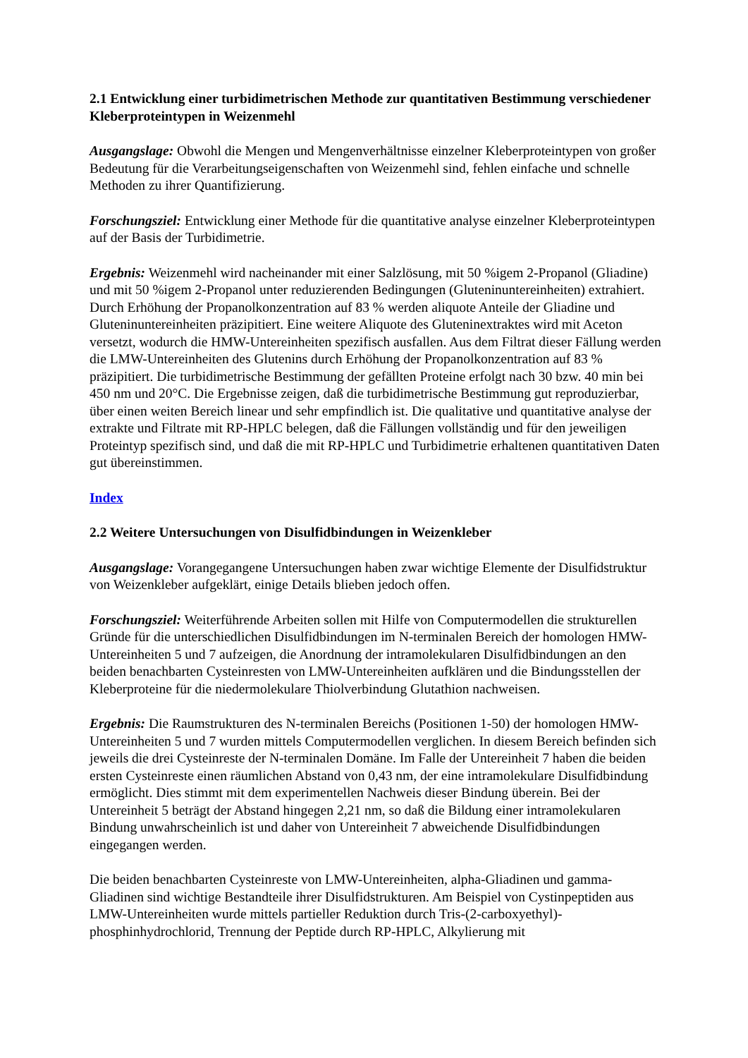2.1 Entwicklung einer turbidimetrischen Methode zur quantitativen Bestimmung verschiedener Kleberproteintypen in Weizenmehl
Ausgangslage: Obwohl die Mengen und Mengenverhältnisse einzelner Kleberproteintypen von großer Bedeutung für die Verarbeitungseigenschaften von Weizenmehl sind, fehlen einfache und schnelle Methoden zu ihrer Quantifizierung.
Forschungsziel: Entwicklung einer Methode für die quantitative analyse einzelner Kleberproteintypen auf der Basis der Turbidimetrie.
Ergebnis: Weizenmehl wird nacheinander mit einer Salzlösung, mit 50 %igem 2-Propanol (Gliadine) und mit 50 %igem 2-Propanol unter reduzierenden Bedingungen (Gluteninuntereinheiten) extrahiert. Durch Erhöhung der Propanolkonzentration auf 83 % werden aliquote Anteile der Gliadine und Gluteninuntereinheiten präzipitiert. Eine weitere Aliquote des Gluteninextraktes wird mit Aceton versetzt, wodurch die HMW-Untereinheiten spezifisch ausfallen. Aus dem Filtrat dieser Fällung werden die LMW-Untereinheiten des Glutenins durch Erhöhung der Propanolkonzentration auf 83 % präzipitiert. Die turbidimetrische Bestimmung der gefällten Proteine erfolgt nach 30 bzw. 40 min bei 450 nm und 20°C. Die Ergebnisse zeigen, daß die turbidimetrische Bestimmung gut reproduzierbar, über einen weiten Bereich linear und sehr empfindlich ist. Die qualitative und quantitative analyse der extrakte und Filtrate mit RP-HPLC belegen, daß die Fällungen vollständig und für den jeweiligen Proteintyp spezifisch sind, und daß die mit RP-HPLC und Turbidimetrie erhaltenen quantitativen Daten gut übereinstimmen.
Index
2.2 Weitere Untersuchungen von Disulfidbindungen in Weizenkleber
Ausgangslage: Vorangegangene Untersuchungen haben zwar wichtige Elemente der Disulfidstruktur von Weizenkleber aufgeklärt, einige Details blieben jedoch offen.
Forschungsziel: Weiterführende Arbeiten sollen mit Hilfe von Computermodellen die strukturellen Gründe für die unterschiedlichen Disulfidbindungen im N-terminalen Bereich der homologen HMW-Untereinheiten 5 und 7 aufzeigen, die Anordnung der intramolekularen Disulfidbindungen an den beiden benachbarten Cysteinresten von LMW-Untereinheiten aufklären und die Bindungsstellen der Kleberproteine für die niedermolekulare Thiolverbindung Glutathion nachweisen.
Ergebnis: Die Raumstrukturen des N-terminalen Bereichs (Positionen 1-50) der homologen HMW-Untereinheiten 5 und 7 wurden mittels Computermodellen verglichen. In diesem Bereich befinden sich jeweils die drei Cysteinreste der N-terminalen Domäne. Im Falle der Untereinheit 7 haben die beiden ersten Cysteinreste einen räumlichen Abstand von 0,43 nm, der eine intramolekulare Disulfidbindung ermöglicht. Dies stimmt mit dem experimentellen Nachweis dieser Bindung überein. Bei der Untereinheit 5 beträgt der Abstand hingegen 2,21 nm, so daß die Bildung einer intramolekularen Bindung unwahrscheinlich ist und daher von Untereinheit 7 abweichende Disulfidbindungen eingegangen werden.
Die beiden benachbarten Cysteinreste von LMW-Untereinheiten, alpha-Gliadinen und gamma-Gliadinen sind wichtige Bestandteile ihrer Disulfidstrukturen. Am Beispiel von Cystinpeptiden aus LMW-Untereinheiten wurde mittels partieller Reduktion durch Tris-(2-carboxyethyl)-phosphinhydrochlorid, Trennung der Peptide durch RP-HPLC, Alkylierung mit